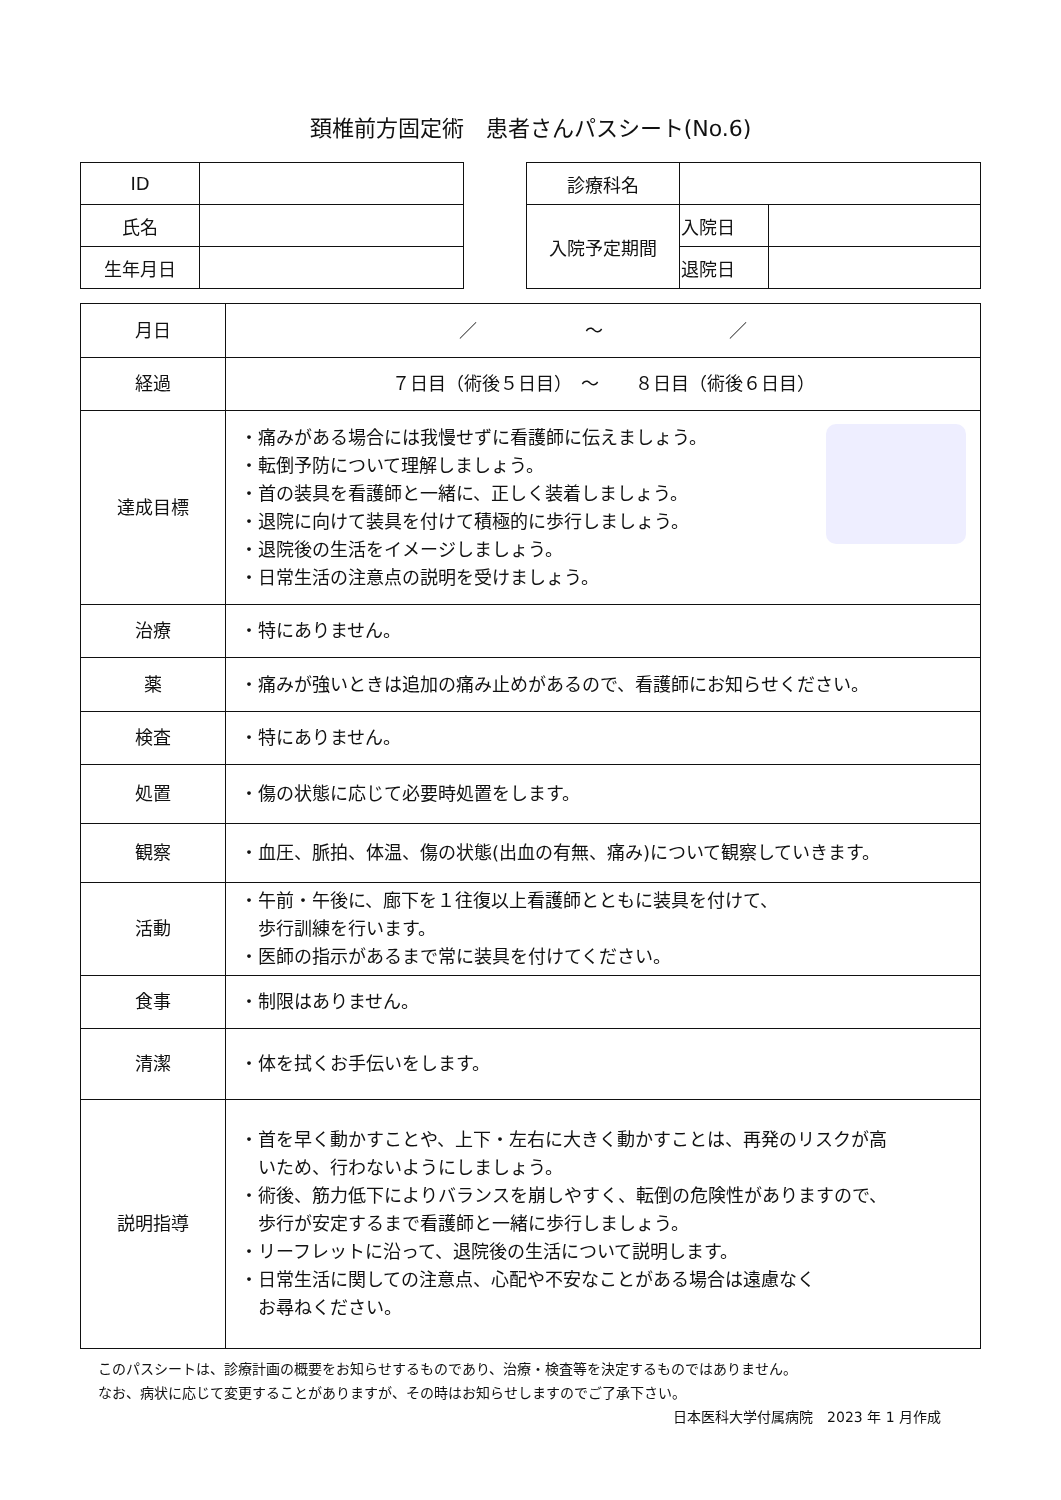頚椎前方固定術　患者さんパスシート(No.6)
| ID | |
| 氏名 | |
| 生年月日 | |
| 診療科名 | | |
| 入院予定期間 | 入院日 | |
| | 退院日 | |
| 月日 | ／ ～ ／ |
| 経過 | ７日目（術後５日目） ～ ８日目（術後６日目） |
| 達成目標 | ・痛みがある場合には我慢せずに看護師に伝えましょう。 ・転倒予防について理解しましょう。 ・首の装具を看護師と一緒に、正しく装着しましょう。 ・退院に向けて装具を付けて積極的に歩行しましょう。 ・退院後の生活をイメージしましょう。 ・日常生活の注意点の説明を受けましょう。 |
| 治療 | ・特にありません。 |
| 薬 | ・痛みが強いときは追加の痛み止めがあるので、看護師にお知らせください。 |
| 検査 | ・特にありません。 |
| 処置 | ・傷の状態に応じて必要時処置をします。 |
| 観察 | ・血圧、脈拍、体温、傷の状態(出血の有無、痛み)について観察していきます。 |
| 活動 | ・午前・午後に、廊下を１往復以上看護師とともに装具を付けて、 歩行訓練を行います。 ・医師の指示があるまで常に装具を付けてください。 |
| 食事 | ・制限はありません。 |
| 清潔 | ・体を拭くお手伝いをします。 |
| 説明指導 | ・首を早く動かすことや、上下・左右に大きく動かすことは、再発のリスクが高 いため、行わないようにしましょう。 ・術後、筋力低下によりバランスを崩しやすく、転倒の危険性がありますので、 歩行が安定するまで看護師と一緒に歩行しましょう。 ・リーフレットに沿って、退院後の生活について説明します。 ・日常生活に関しての注意点、心配や不安なことがある場合は遠慮なく お尋ねください。 |
このパスシートは、診療計画の概要をお知らせするものであり、治療・検査等を決定するものではありません。
なお、病状に応じて変更することがありますが、その時はお知らせしますのでご了承下さい。
日本医科大学付属病院　2023 年 1 月作成